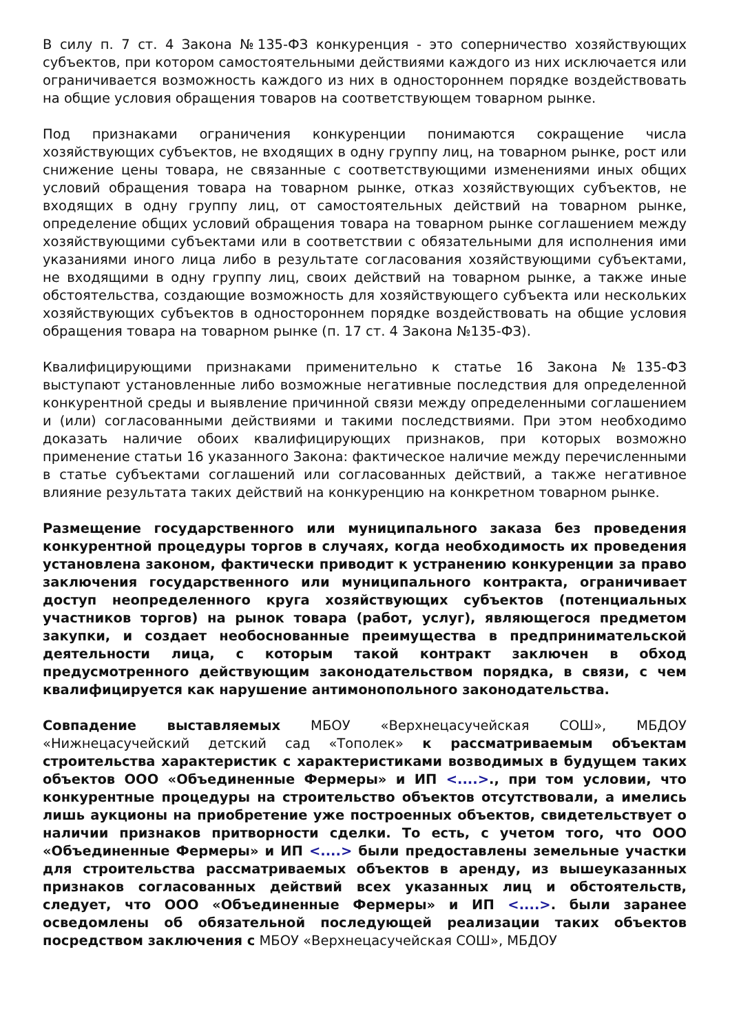В силу п. 7 ст. 4 Закона №135-ФЗ конкуренция - это соперничество хозяйствующих субъектов, при котором самостоятельными действиями каждого из них исключается или ограничивается возможность каждого из них в одностороннем порядке воздействовать на общие условия обращения товаров на соответствующем товарном рынке.
Под признаками ограничения конкуренции понимаются сокращение числа хозяйствующих субъектов, не входящих в одну группу лиц, на товарном рынке, рост или снижение цены товара, не связанные с соответствующими изменениями иных общих условий обращения товара на товарном рынке, отказ хозяйствующих субъектов, не входящих в одну группу лиц, от самостоятельных действий на товарном рынке, определение общих условий обращения товара на товарном рынке соглашением между хозяйствующими субъектами или в соответствии с обязательными для исполнения ими указаниями иного лица либо в результате согласования хозяйствующими субъектами, не входящими в одну группу лиц, своих действий на товарном рынке, а также иные обстоятельства, создающие возможность для хозяйствующего субъекта или нескольких хозяйствующих субъектов в одностороннем порядке воздействовать на общие условия обращения товара на товарном рынке (п. 17 ст. 4 Закона №135-ФЗ).
Квалифицирующими признаками применительно к статье 16 Закона №135-ФЗ выступают установленные либо возможные негативные последствия для определенной конкурентной среды и выявление причинной связи между определенными соглашением и (или) согласованными действиями и такими последствиями. При этом необходимо доказать наличие обоих квалифицирующих признаков, при которых возможно применение статьи 16 указанного Закона: фактическое наличие между перечисленными в статье субъектами соглашений или согласованных действий, а также негативное влияние результата таких действий на конкуренцию на конкретном товарном рынке.
Размещение государственного или муниципального заказа без проведения конкурентной процедуры торгов в случаях, когда необходимость их проведения установлена законом, фактически приводит к устранению конкуренции за право заключения государственного или муниципального контракта, ограничивает доступ неопределенного круга хозяйствующих субъектов (потенциальных участников торгов) на рынок товара (работ, услуг), являющегося предметом закупки, и создает необоснованные преимущества в предпринимательской деятельности лица, с которым такой контракт заключен в обход предусмотренного действующим законодательством порядка, в связи, с чем квалифицируется как нарушение антимонопольного законодательства.
Совпадение выставляемых МБОУ «Верхнецасучейская СОШ», МБДОУ «Нижнецасучейский детский сад «Тополек» к рассматриваемым объектам строительства характеристик с характеристиками возводимых в будущем таких объектов ООО «Объединенные Фермеры» и ИП <....>., при том условии, что конкурентные процедуры на строительство объектов отсутствовали, а имелись лишь аукционы на приобретение уже построенных объектов, свидетельствует о наличии признаков притворности сделки. То есть, с учетом того, что ООО «Объединенные Фермеры» и ИП <....> были предоставлены земельные участки для строительства рассматриваемых объектов в аренду, из вышеуказанных признаков согласованных действий всех указанных лиц и обстоятельств, следует, что ООО «Объединенные Фермеры» и ИП <....>. были заранее осведомлены об обязательной последующей реализации таких объектов посредством заключения с МБОУ «Верхнецасучейская СОШ», МБДОУ